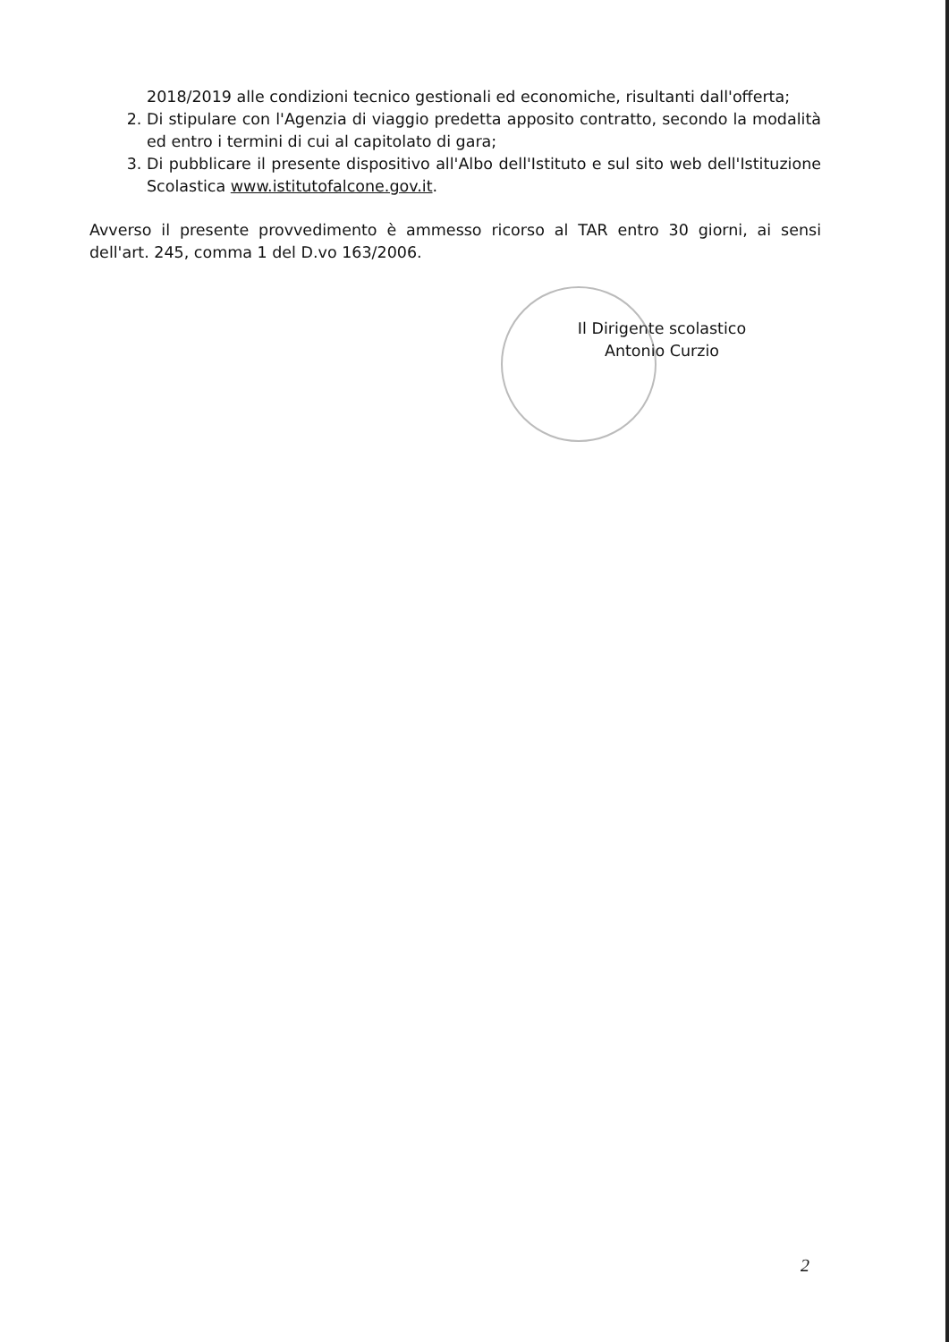2018/2019 alle condizioni tecnico gestionali ed economiche, risultanti dall'offerta;
2. Di stipulare con l'Agenzia di viaggio predetta apposito contratto, secondo la modalità ed entro i termini di cui al capitolato di gara;
3. Di pubblicare il presente dispositivo all'Albo dell'Istituto e sul sito web dell'Istituzione Scolastica www.istitutofalcone.gov.it.
Avverso il presente provvedimento è ammesso ricorso al TAR entro 30 giorni, ai sensi dell'art. 245, comma 1 del D.vo 163/2006.
Il Dirigente scolastico
Antonio Curzio
2